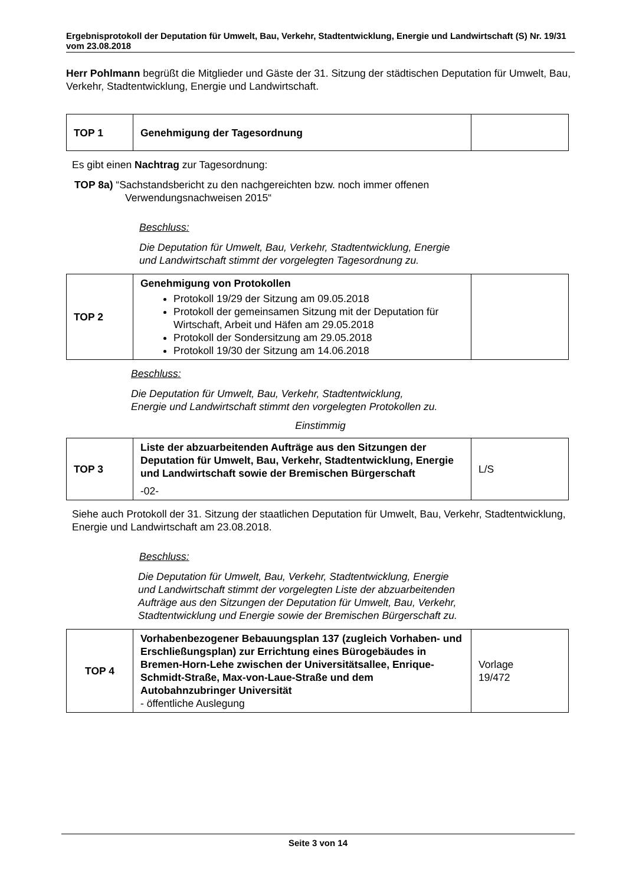Ergebnisprotokoll der Deputation für Umwelt, Bau, Verkehr, Stadtentwicklung, Energie und Landwirtschaft (S) Nr. 19/31 vom 23.08.2018
Herr Pohlmann begrüßt die Mitglieder und Gäste der 31. Sitzung der städtischen Deputation für Umwelt, Bau, Verkehr, Stadtentwicklung, Energie und Landwirtschaft.
| TOP 1 | Genehmigung der Tagesordnung | |
Es gibt einen Nachtrag zur Tagesordnung:
TOP 8a) “Sachstandsbericht zu den nachgereichten bzw. noch immer offenen
Verwendungsnachweisen 2015“
Beschluss:
Die Deputation für Umwelt, Bau, Verkehr, Stadtentwicklung, Energie und Landwirtschaft stimmt der vorgelegten Tagesordnung zu.
| TOP 2 | Genehmigung von Protokollen Protokoll 19/29 der Sitzung am 09.05.2018 Protokoll der gemeinsamen Sitzung mit der Deputation für Wirtschaft, Arbeit und Häfen am 29.05.2018 Protokoll der Sondersitzung am 29.05.2018 Protokoll 19/30 der Sitzung am 14.06.2018 | |
Beschluss:
Die Deputation für Umwelt, Bau, Verkehr, Stadtentwicklung,
Energie und Landwirtschaft stimmt den vorgelegten Protokollen zu.
Einstimmig
| TOP 3 | Liste der abzuarbeitenden Aufträge aus den Sitzungen der Deputation für Umwelt, Bau, Verkehr, Stadtentwicklung, Energie und Landwirtschaft sowie der Bremischen Bürgerschaft -02- | L/S |
Siehe auch Protokoll der 31. Sitzung der staatlichen Deputation für Umwelt, Bau, Verkehr, Stadtentwicklung, Energie und Landwirtschaft am 23.08.2018.
Beschluss:
Die Deputation für Umwelt, Bau, Verkehr, Stadtentwicklung, Energie und Landwirtschaft stimmt der vorgelegten Liste der abzuarbeitenden Aufträge aus den Sitzungen der Deputation für Umwelt, Bau, Verkehr, Stadtentwicklung und Energie sowie der Bremischen Bürgerschaft zu.
| TOP 4 | Vorhabenbezogener Bebauungsplan 137 (zugleich Vorhaben- und Erschließungsplan) zur Errichtung eines Bürogebäudes in Bremen-Horn-Lehe zwischen der Universitätsallee, Enrique-Schmidt-Straße, Max-von-Laue-Straße und dem Autobahnzubringer Universität - öffentliche Auslegung | Vorlage 19/472 |
Seite 3 von 14